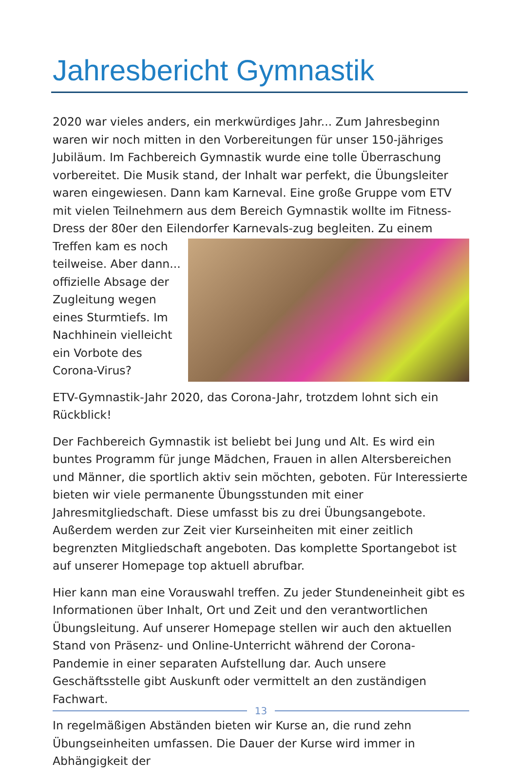Jahresbericht Gymnastik
2020 war vieles anders, ein merkwürdiges Jahr... Zum Jahresbeginn waren wir noch mitten in den Vorbereitungen für unser 150-jähriges Jubiläum. Im Fachbereich Gymnastik wurde eine tolle Überraschung vorbereitet. Die Musik stand, der Inhalt war perfekt, die Übungsleiter waren eingewiesen. Dann kam Karneval. Eine große Gruppe vom ETV mit vielen Teilnehmern aus dem Bereich Gymnastik wollte im Fitness-Dress der 80er den Eilendorfer Karnevals- zug begleiten. Zu einem Treffen kam es noch teilweise. Aber dann... offizielle Absage der Zugleitung wegen eines Sturmtiefs. Im Nachhinein vielleicht ein Vorbote des Corona-Virus?
ETV-Gymnastik-Jahr 2020, das Corona-Jahr, trotzdem lohnt sich ein Rückblick!
Der Fachbereich Gymnastik ist beliebt bei Jung und Alt. Es wird ein buntes Programm für junge Mädchen, Frauen in allen Altersbereichen und Männer, die sportlich aktiv sein möchten, geboten. Für Interessierte bieten wir viele permanente Übungsstunden mit einer Jahresmitgliedschaft. Diese umfasst bis zu drei Übungsangebote. Außerdem werden zur Zeit vier Kurseinheiten mit einer zeitlich begrenzten Mitgliedschaft angeboten. Das komplette Sportangebot ist auf unserer Homepage top aktuell abrufbar.
Hier kann man eine Vorauswahl treffen. Zu jeder Stundeneinheit gibt es Informationen über Inhalt, Ort und Zeit und den verantwortlichen Übungsleitung. Auf unserer Homepage stellen wir auch den aktuellen Stand von Präsenz- und Online-Unterricht während der Corona-Pandemie in einer separaten Aufstellung dar. Auch unsere Geschäftsstelle gibt Auskunft oder vermittelt an den zuständigen Fachwart.
In regelmäßigen Abständen bieten wir Kurse an, die rund zehn Übungseinheiten umfassen. Die Dauer der Kurse wird immer in Abhängigkeit der
13